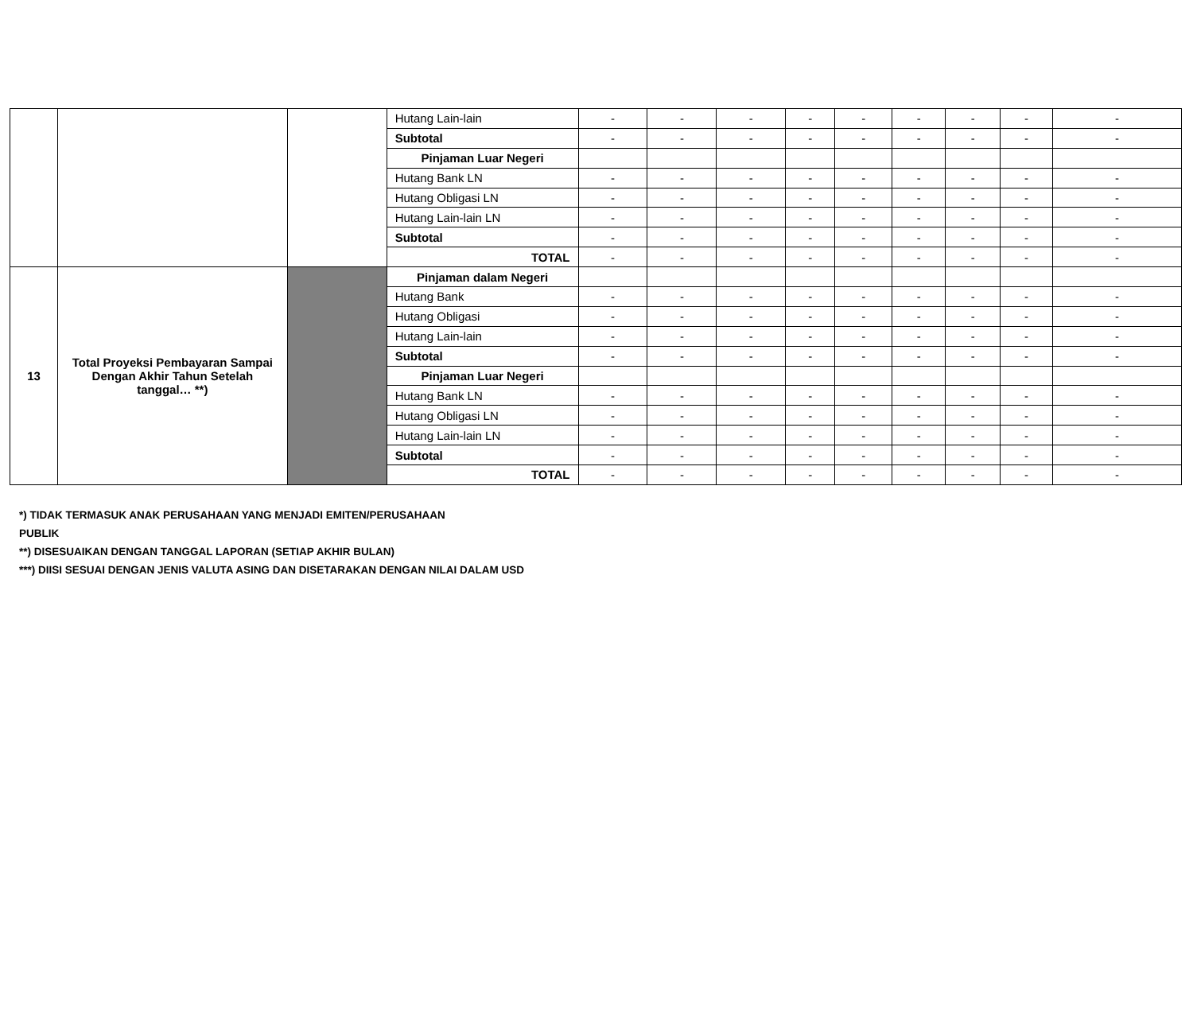| | | | Hutang Lain-lain | - | - | - | - | - | - | - | - | - |
| | | | Subtotal | - | - | - | - | - | - | - | - | - |
| | | | Pinjaman Luar Negeri | | | | | | | | | |
| | | | Hutang Bank LN | - | - | - | - | - | - | - | - | - |
| | | | Hutang Obligasi LN | - | - | - | - | - | - | - | - | - |
| | | | Hutang Lain-lain LN | - | - | - | - | - | - | - | - | - |
| | | | Subtotal | - | - | - | - | - | - | - | - | - |
| | | | TOTAL | - | - | - | - | - | - | - | - | - |
| 13 | Total Proyeksi Pembayaran Sampai Dengan Akhir Tahun Setelah tanggal… **) | | Pinjaman dalam Negeri | | | | | | | | | |
| | | | Hutang Bank | - | - | - | - | - | - | - | - | - |
| | | | Hutang Obligasi | - | - | - | - | - | - | - | - | - |
| | | | Hutang Lain-lain | - | - | - | - | - | - | - | - | - |
| | | | Subtotal | - | - | - | - | - | - | - | - | - |
| | | | Pinjaman Luar Negeri | | | | | | | | | |
| | | | Hutang Bank LN | - | - | - | - | - | - | - | - | - |
| | | | Hutang Obligasi LN | - | - | - | - | - | - | - | - | - |
| | | | Hutang Lain-lain LN | - | - | - | - | - | - | - | - | - |
| | | | Subtotal | - | - | - | - | - | - | - | - | - |
| | | | TOTAL | - | - | - | - | - | - | - | - | - |
*) TIDAK TERMASUK ANAK PERUSAHAAN YANG MENJADI EMITEN/PERUSAHAAN
PUBLIK
**) DISESUAIKAN DENGAN TANGGAL LAPORAN (SETIAP AKHIR BULAN)
***) DIISI SESUAI DENGAN JENIS VALUTA ASING DAN DISETARAKAN DENGAN NILAI DALAM USD